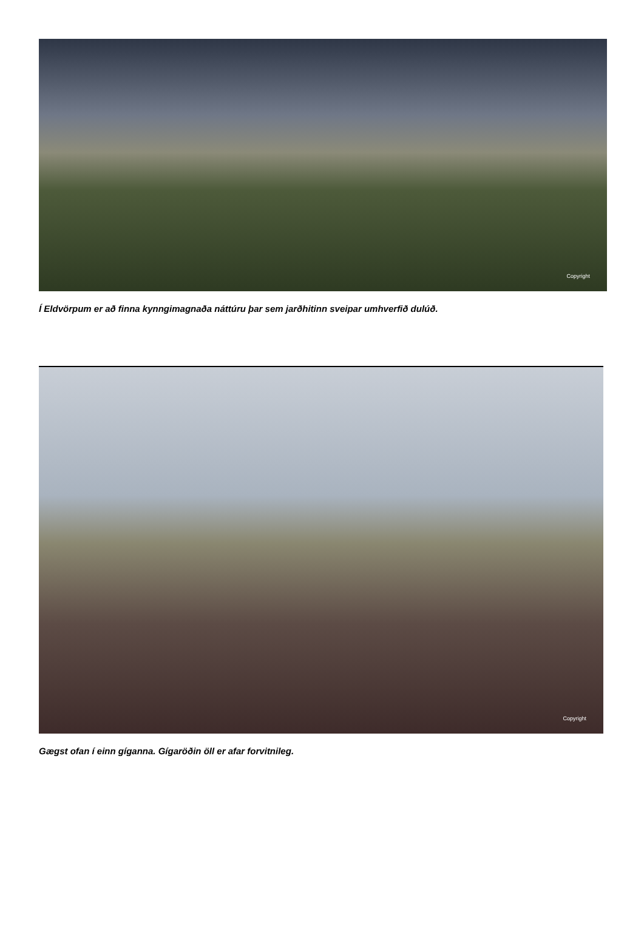Copyright
Í Eldvörpum er að finna kynngimagnaða náttúru þar sem jarðhitinn sveipar umhverfið dulúð.
Copyright
Gægst ofan í einn gíganna. Gígaröðin öll er afar forvitnileg.